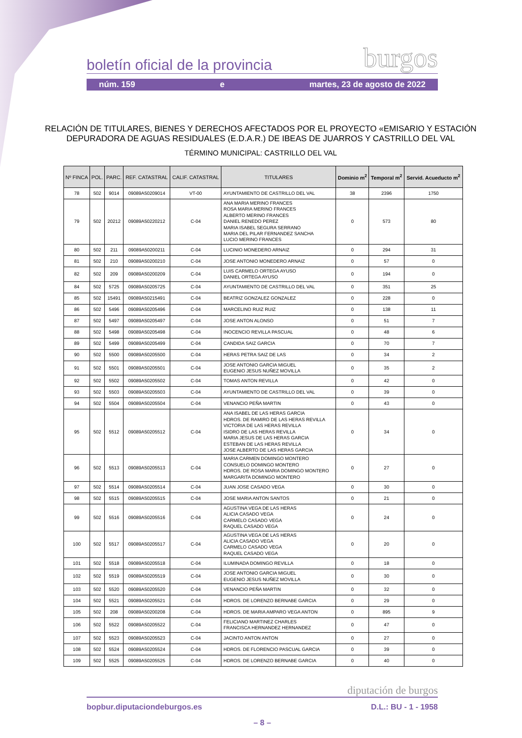boletín oficial de la provincia burgos
núm. 159 e martes, 23 de agosto de 2022
RELACIÓN DE TITULARES, BIENES Y DERECHOS AFECTADOS POR EL PROYECTO «EMISARIO Y ESTACIÓN DEPURADORA DE AGUAS RESIDUALES (E.D.A.R.) DE IBEAS DE JUARROS Y CASTRILLO DEL VAL
TÉRMINO MUNICIPAL: CASTRILLO DEL VAL
| Nº FINCA | POL. | PARC. | REF. CATASTRAL | CALIF. CATASTRAL | TITULARES | Dominio m<sup>2</sup> | Temporal m<sup>2</sup> | Servid. Acueducto m<sup>2</sup> |
| --- | --- | --- | --- | --- | --- | --- | --- | --- |
| 78 | 502 | 9014 | 09089A50209014 | VT-00 | AYUNTAMIENTO DE CASTRILLO DEL VAL | 38 | 2396 | 1750 |
| 79 | 502 | 20212 | 09089A50220212 | C-04 | ANA MARIA MERINO FRANCES ROSA MARIA MERINO FRANCES ALBERTO MERINO FRANCES DANIEL RENEDO PEREZ MARIA ISABEL SEGURA SERRANO MARIA DEL PILAR FERNANDEZ SANCHA LUCIO MERINO FRANCES | 0 | 573 | 80 |
| 80 | 502 | 211 | 09089A50200211 | C-04 | LUCINIO MONEDERO ARNAIZ | 0 | 294 | 31 |
| 81 | 502 | 210 | 09089A50200210 | C-04 | JOSE ANTONIO MONEDERO ARNAIZ | 0 | 57 | 0 |
| 82 | 502 | 209 | 09089A50200209 | C-04 | LUIS CARMELO ORTEGA AYUSO DANIEL ORTEGA AYUSO | 0 | 194 | 0 |
| 84 | 502 | 5725 | 09089A50205725 | C-04 | AYUNTAMIENTO DE CASTRILLO DEL VAL | 0 | 351 | 25 |
| 85 | 502 | 15491 | 09089A50215491 | C-04 | BEATRIZ GONZALEZ GONZALEZ | 0 | 228 | 0 |
| 86 | 502 | 5496 | 09089A50205496 | C-04 | MARCELINO RUIZ RUIZ | 0 | 138 | 11 |
| 87 | 502 | 5497 | 09089A50205497 | C-04 | JOSE ANTON ALONSO | 0 | 51 | 7 |
| 88 | 502 | 5498 | 09089A50205498 | C-04 | INOCENCIO REVILLA PASCUAL | 0 | 48 | 6 |
| 89 | 502 | 5499 | 09089A50205499 | C-04 | CANDIDA SAIZ GARCIA | 0 | 70 | 7 |
| 90 | 502 | 5500 | 09089A50205500 | C-04 | HERAS PETRA SAIZ DE LAS | 0 | 34 | 2 |
| 91 | 502 | 5501 | 09089A50205501 | C-04 | JOSE ANTONIO GARCIA MIGUEL EUGENIO JESUS NUÑEZ MOVILLA | 0 | 35 | 2 |
| 92 | 502 | 5502 | 09089A50205502 | C-04 | TOMAS ANTON REVILLA | 0 | 42 | 0 |
| 93 | 502 | 5503 | 09089A50205503 | C-04 | AYUNTAMIENTO DE CASTRILLO DEL VAL | 0 | 39 | 0 |
| 94 | 502 | 5504 | 09089A50205504 | C-04 | VENANCIO PEÑA MARTIN | 0 | 43 | 0 |
| 95 | 502 | 5512 | 09089A50205512 | C-04 | ANA ISABEL DE LAS HERAS GARCIA HDROS. DE RAMIRO DE LAS HERAS REVILLA VICTORIA DE LAS HERAS REVILLA ISIDRO DE LAS HERAS REVILLA MARIA JESUS DE LAS HERAS GARCIA ESTEBAN DE LAS HERAS REVILLA JOSE ALBERTO DE LAS HERAS GARCIA | 0 | 34 | 0 |
| 96 | 502 | 5513 | 09089A50205513 | C-04 | MARIA CARMEN DOMINGO MONTERO CONSUELO DOMINGO MONTERO HDROS. DE ROSA MARIA DOMINGO MONTERO MARGARITA DOMINGO MONTERO | 0 | 27 | 0 |
| 97 | 502 | 5514 | 09089A50205514 | C-04 | JUAN JOSE CASADO VEGA | 0 | 30 | 0 |
| 98 | 502 | 5515 | 09089A50205515 | C-04 | JOSE MARIA ANTON SANTOS | 0 | 21 | 0 |
| 99 | 502 | 5516 | 09089A50205516 | C-04 | AGUSTINA VEGA DE LAS HERAS ALICIA CASADO VEGA CARMELO CASADO VEGA RAQUEL CASADO VEGA | 0 | 24 | 0 |
| 100 | 502 | 5517 | 09089A50205517 | C-04 | AGUSTINA VEGA DE LAS HERAS ALICIA CASADO VEGA CARMELO CASADO VEGA RAQUEL CASADO VEGA | 0 | 20 | 0 |
| 101 | 502 | 5518 | 09089A50205518 | C-04 | ILUMINADA DOMINGO REVILLA | 0 | 18 | 0 |
| 102 | 502 | 5519 | 09089A50205519 | C-04 | JOSE ANTONIO GARCIA MIGUEL EUGENIO JESUS NUÑEZ MOVILLA | 0 | 30 | 0 |
| 103 | 502 | 5520 | 09089A50205520 | C-04 | VENANCIO PEÑA MARTIN | 0 | 32 | 0 |
| 104 | 502 | 5521 | 09089A50205521 | C-04 | HDROS. DE LORENZO BERNABE GARCIA | 0 | 29 | 0 |
| 105 | 502 | 208 | 09089A50200208 | C-04 | HDROS. DE MARIA AMPARO VEGA ANTON | 0 | 895 | 9 |
| 106 | 502 | 5522 | 09089A50205522 | C-04 | FELICIANO MARTINEZ CHARLES FRANCISCA HERNANDEZ HERNANDEZ | 0 | 47 | 0 |
| 107 | 502 | 5523 | 09089A50205523 | C-04 | JACINTO ANTON ANTON | 0 | 27 | 0 |
| 108 | 502 | 5524 | 09089A50205524 | C-04 | HDROS. DE FLORENCIO PASCUAL GARCIA | 0 | 39 | 0 |
| 109 | 502 | 5525 | 09089A50205525 | C-04 | HDROS. DE LORENZO BERNABE GARCIA | 0 | 40 | 0 |
diputación de burgos
bopbur.diputaciondeburgos.es D.L.: BU - 1 - 1958
– 8 –